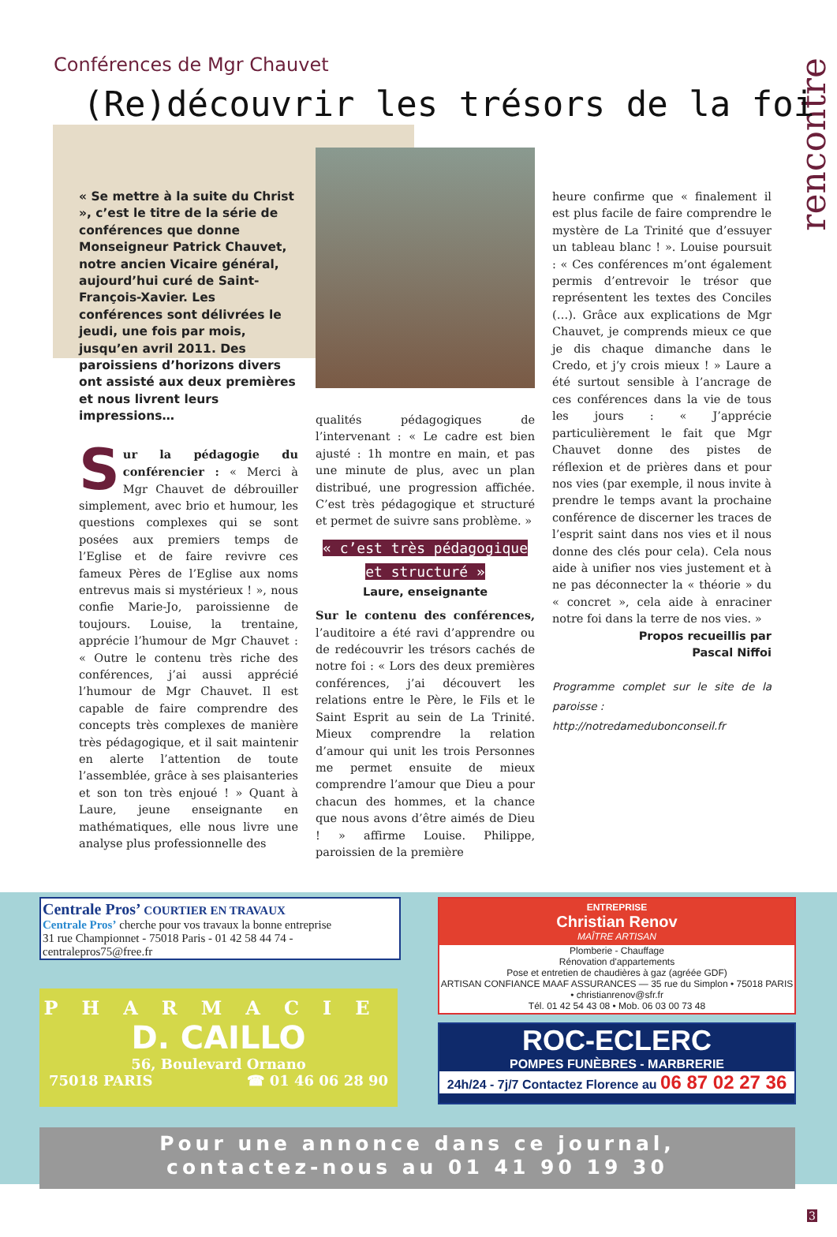rencontre
Conférences de Mgr Chauvet
(Re)découvrir les trésors de la foi
« Se mettre à la suite du Christ », c’est le titre de la série de conférences que donne Monseigneur Patrick Chauvet, notre ancien Vicaire général, aujourd’hui curé de Saint-François-Xavier. Les conférences sont délivrées le jeudi, une fois par mois, jusqu’en avril 2011. Des paroissiens d’horizons divers ont assisté aux deux premières et nous livrent leurs impressions…
Sur la pédagogie du conférencier : « Merci à Mgr Chauvet de débrouiller simplement, avec brio et humour, les questions complexes qui se sont posées aux premiers temps de l’Eglise et de faire revivre ces fameux Pères de l’Eglise aux noms entrevus mais si mystérieux ! », nous confie Marie-Jo, paroissienne de toujours. Louise, la trentaine, apprécie l’humour de Mgr Chauvet : « Outre le contenu très riche des conférences, j’ai aussi apprécié l’humour de Mgr Chauvet. Il est capable de faire comprendre des concepts très complexes de manière très pédagogique, et il sait maintenir en alerte l’attention de toute l’assemblée, grâce à ses plaisanteries et son ton très enjoué ! » Quant à Laure, jeune enseignante en mathématiques, elle nous livre une analyse plus professionnelle des
qualités pédagogiques de l’intervenant : « Le cadre est bien ajusté : 1h montre en main, et pas une minute de plus, avec un plan distribué, une progression affichée. C’est très pédagogique et structuré et permet de suivre sans problème. »
« c’est très pédagogique et structuré »
Laure, enseignante
Sur le contenu des conférences, l’auditoire a été ravi d’apprendre ou de redécouvrir les trésors cachés de notre foi : « Lors des deux premières conférences, j’ai découvert les relations entre le Père, le Fils et le Saint Esprit au sein de La Trinité. Mieux comprendre la relation d’amour qui unit les trois Personnes me permet ensuite de mieux comprendre l’amour que Dieu a pour chacun des hommes, et la chance que nous avons d’être aimés de Dieu ! » affirme Louise. Philippe, paroissien de la première
heure confirme que « finalement il est plus facile de faire comprendre le mystère de La Trinité que d’essuyer un tableau blanc ! ». Louise poursuit : « Ces conférences m’ont également permis d’entrevoir le trésor que représentent les textes des Conciles (…). Grâce aux explications de Mgr Chauvet, je comprends mieux ce que je dis chaque dimanche dans le Credo, et j’y crois mieux ! » Laure a été surtout sensible à l’ancrage de ces conférences dans la vie de tous les jours : « J’apprécie particulièrement le fait que Mgr Chauvet donne des pistes de réflexion et de prières dans et pour nos vies (par exemple, il nous invite à prendre le temps avant la prochaine conférence de discerner les traces de l’esprit saint dans nos vies et il nous donne des clés pour cela). Cela nous aide à unifier nos vies justement et à ne pas déconnecter la « théorie » du « concret », cela aide à enraciner notre foi dans la terre de nos vies. »
Propos recueillis par
Pascal Niffoi
Programme complet sur le site de la paroisse :
http://notredamedubonconseil.fr
Centrale Pros’ COURTIER EN TRAVAUX
Centrale Pros’ cherche pour vos travaux la bonne entreprise
31 rue Championnet - 75018 Paris - 01 42 58 44 74 - centralepros75@free.fr
ENTREPRISE
Christian Renov
MAÎTRE ARTISAN
Plomberie - Chauffage
Rénovation d'appartements
Pose et entretien de chaudières à gaz (agréée GDF)
ARTISAN CONFIANCE MAAF ASSURANCES — 35 rue du Simplon • 75018 PARIS • christianrenov@sfr.fr
Tél. 01 42 54 43 08 • Mob. 06 03 00 73 48
PHARMACIE
D. CAILLO
56, Boulevard Ornano
75018 PARIS ☎ 01 46 06 28 90
ROC-ECLERC
POMPES FUNÈBRES - MARBRERIE
24h/24 - 7j/7 Contactez Florence au 06 87 02 27 36
Pour une annonce dans ce journal,
contactez-nous au 01 41 90 19 30
3